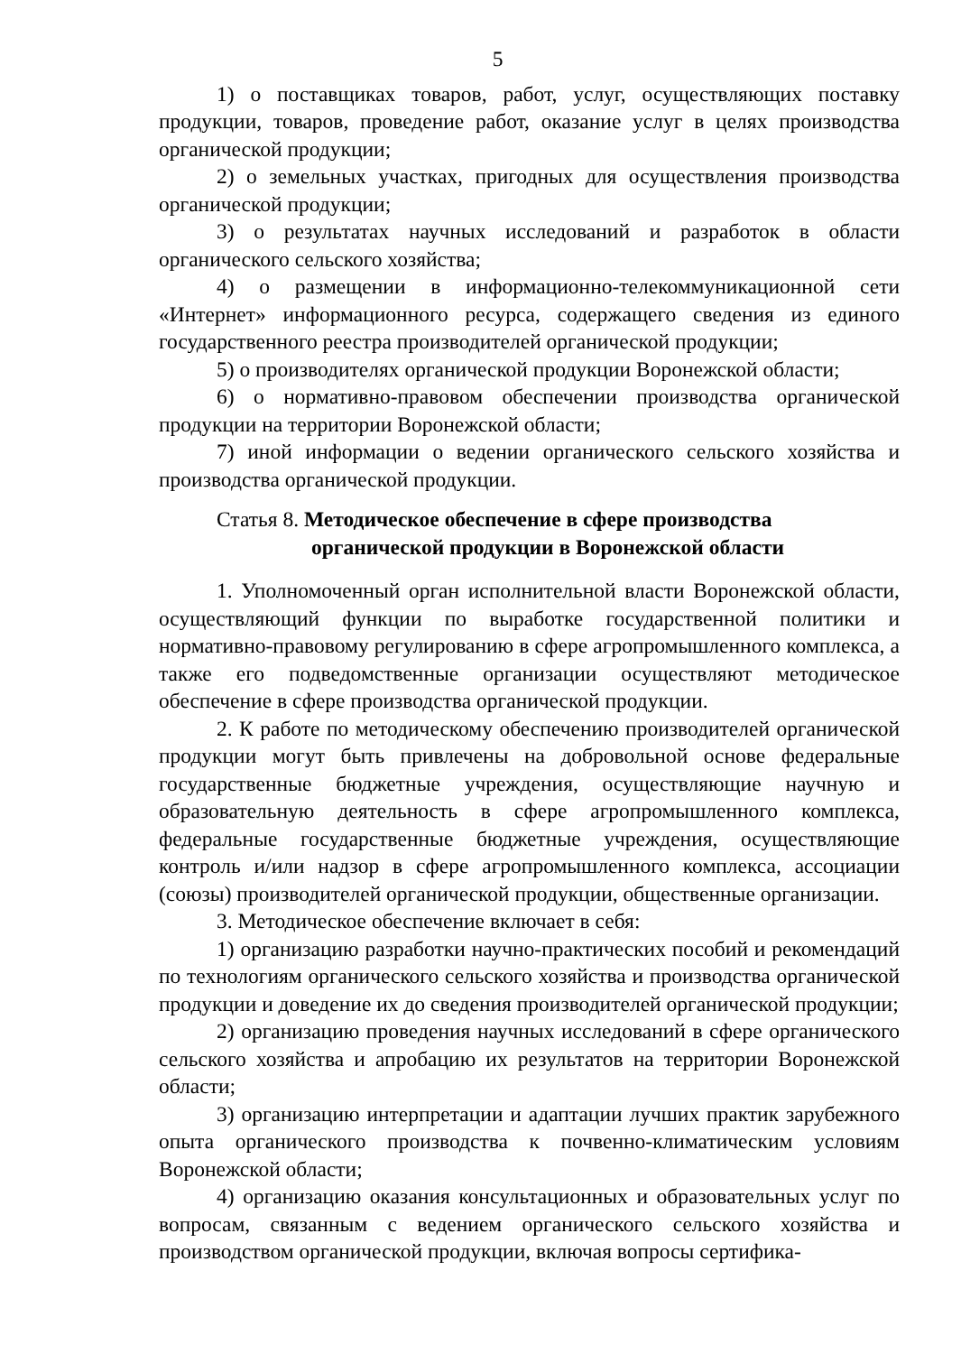5
1) о поставщиках товаров, работ, услуг, осуществляющих поставку продукции, товаров, проведение работ, оказание услуг в целях производства органической продукции;
2) о земельных участках, пригодных для осуществления производства органической продукции;
3) о результатах научных исследований и разработок в области органического сельского хозяйства;
4) о размещении в информационно-телекоммуникационной сети «Интернет» информационного ресурса, содержащего сведения из единого государственного реестра производителей органической продукции;
5) о производителях органической продукции Воронежской области;
6) о нормативно-правовом обеспечении производства органической продукции на территории Воронежской области;
7) иной информации о ведении органического сельского хозяйства и производства органической продукции.
Статья 8. Методическое обеспечение в сфере производства органической продукции в Воронежской области
1. Уполномоченный орган исполнительной власти Воронежской области, осуществляющий функции по выработке государственной политики и нормативно-правовому регулированию в сфере агропромышленного комплекса, а также его подведомственные организации осуществляют методическое обеспечение в сфере производства органической продукции.
2. К работе по методическому обеспечению производителей органической продукции могут быть привлечены на добровольной основе федеральные государственные бюджетные учреждения, осуществляющие научную и образовательную деятельность в сфере агропромышленного комплекса, федеральные государственные бюджетные учреждения, осуществляющие контроль и/или надзор в сфере агропромышленного комплекса, ассоциации (союзы) производителей органической продукции, общественные организации.
3. Методическое обеспечение включает в себя:
1) организацию разработки научно-практических пособий и рекомендаций по технологиям органического сельского хозяйства и производства органической продукции и доведение их до сведения производителей органической продукции;
2) организацию проведения научных исследований в сфере органического сельского хозяйства и апробацию их результатов на территории Воронежской области;
3) организацию интерпретации и адаптации лучших практик зарубежного опыта органического производства к почвенно-климатическим условиям Воронежской области;
4) организацию оказания консультационных и образовательных услуг по вопросам, связанным с ведением органического сельского хозяйства и производством органической продукции, включая вопросы сертифика-